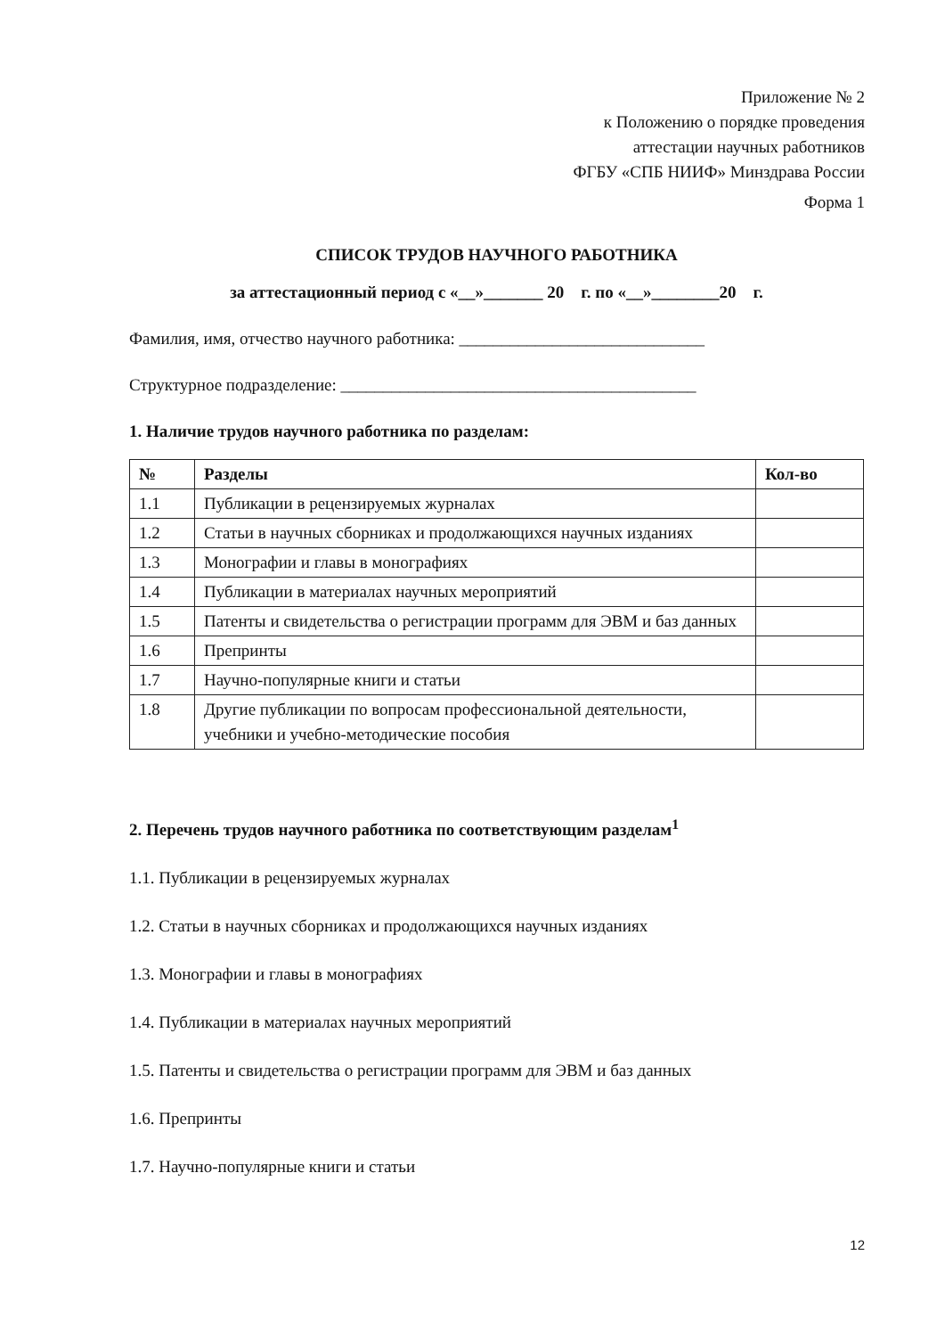Приложение № 2
к Положению о порядке проведения
аттестации научных работников
ФГБУ «СПБ НИИФ» Минздрава России
Форма 1
СПИСОК ТРУДОВ НАУЧНОГО РАБОТНИКА
за аттестационный период с «__»_______ 20 г. по «__»________20 г.
Фамилия, имя, отчество научного работника: _____________________________
Структурное подразделение: __________________________________________
1. Наличие трудов научного работника по разделам:
| № | Разделы | Кол-во |
| --- | --- | --- |
| 1.1 | Публикации в рецензируемых журналах | |
| 1.2 | Статьи в научных сборниках и продолжающихся научных изданиях | |
| 1.3 | Монографии и главы в монографиях | |
| 1.4 | Публикации в материалах научных мероприятий | |
| 1.5 | Патенты и свидетельства о регистрации программ для ЭВМ и баз данных | |
| 1.6 | Препринты | |
| 1.7 | Научно-популярные книги и статьи | |
| 1.8 | Другие публикации по вопросам профессиональной деятельности, учебники и учебно-методические пособия | |
2. Перечень трудов научного работника по соответствующим разделам<sup>1</sup>
1.1. Публикации в рецензируемых журналах
1.2. Статьи в научных сборниках и продолжающихся научных изданиях
1.3. Монографии и главы в монографиях
1.4. Публикации в материалах научных мероприятий
1.5. Патенты и свидетельства о регистрации программ для ЭВМ и баз данных
1.6. Препринты
1.7. Научно-популярные книги и статьи
12